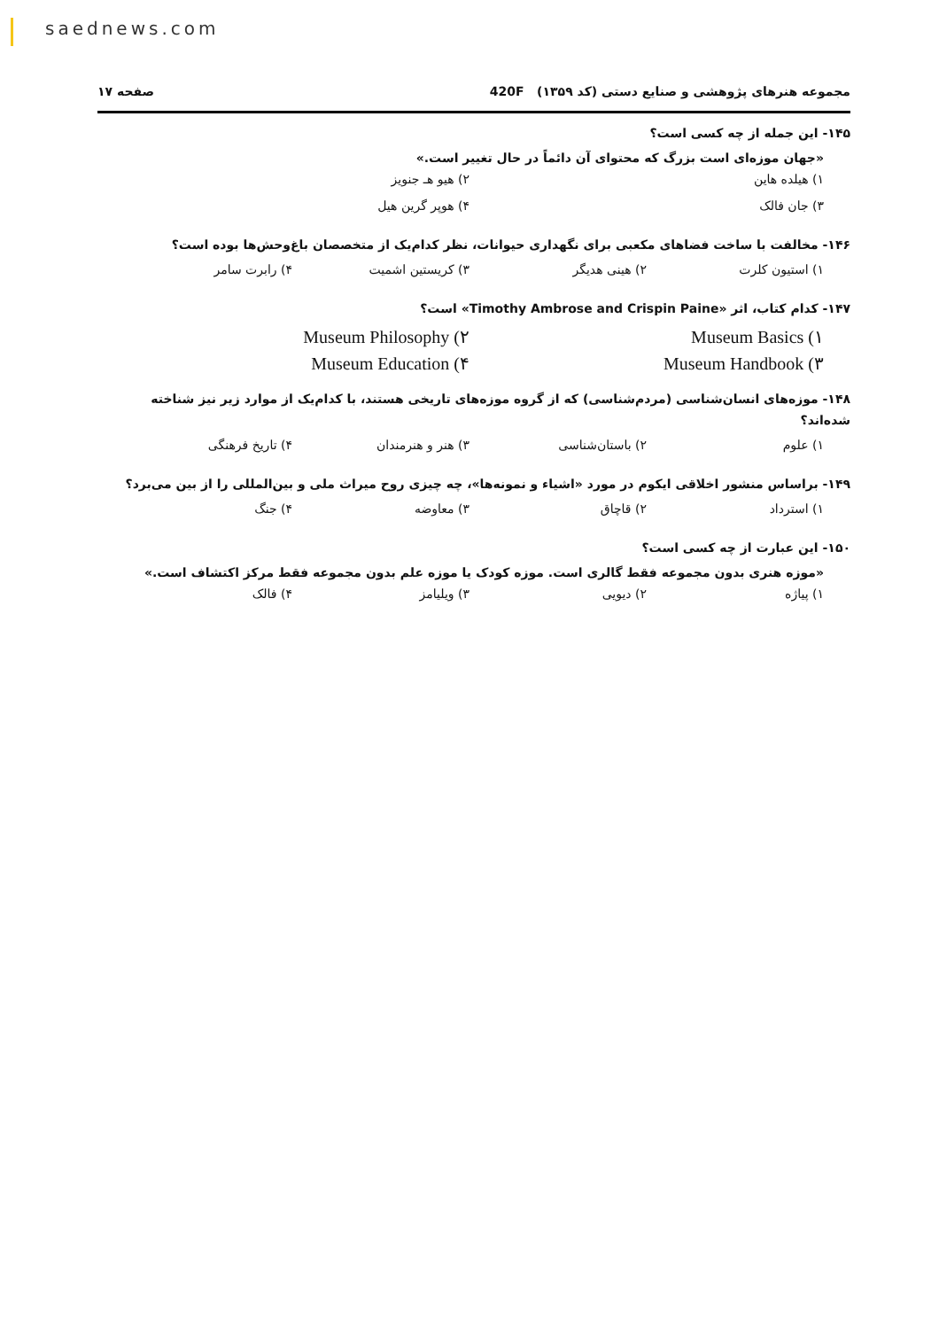saednews.com
مجموعه هنرهای پژوهشی و صنایع دستی (کد ۱۳۵۹) 420F صفحه ۱۷
۱۴۵- این جمله از چه کسی است؟
«جهان موزه‌ای است بزرگ که محتوای آن دائماً در حال تغییر است.»
۱) هیلده هاین ۲) هیو هـ جنویز ۳) جان فالک ۴) هوپر گرین هیل
۱۴۶- مخالفت با ساخت فضاهای مکعبی برای نگهداری حیوانات، نظر کدام‌یک از متخصصان باغ‌وحش‌ها بوده است؟
۱) استیون کلرت ۲) هینی هدیگر ۳) کریستین اشمیت ۴) رابرت سامر
۱۴۷- کدام کتاب، اثر «Timothy Ambrose and Crispin Paine» است؟
Museum Basics (۱ Museum Philosophy (۲ Museum Handbook (۳ Museum Education (۴
۱۴۸- موزه‌های انسان‌شناسی (مردم‌شناسی) که از گروه موزه‌های تاریخی هستند، با کدام‌یک از موارد زیر نیز شناخته شده‌اند؟
۱) علوم ۲) باستان‌شناسی ۳) هنر و هنرمندان ۴) تاریخ فرهنگی
۱۴۹- براساس منشور اخلاقی ایکوم در مورد «اشیاء و نمونه‌ها»، چه چیزی روح میراث ملی و بین‌المللی را از بین می‌برد؟
۱) استرداد ۲) قاچاق ۳) معاوضه ۴) جنگ
۱۵۰- این عبارت از چه کسی است؟
«موزه هنری بدون مجموعه فقط گالری است. موزه کودک یا موزه علم بدون مجموعه فقط مرکز اکتشاف است.»
۱) پیاژه ۲) دیویی ۳) ویلیامز ۴) فالک